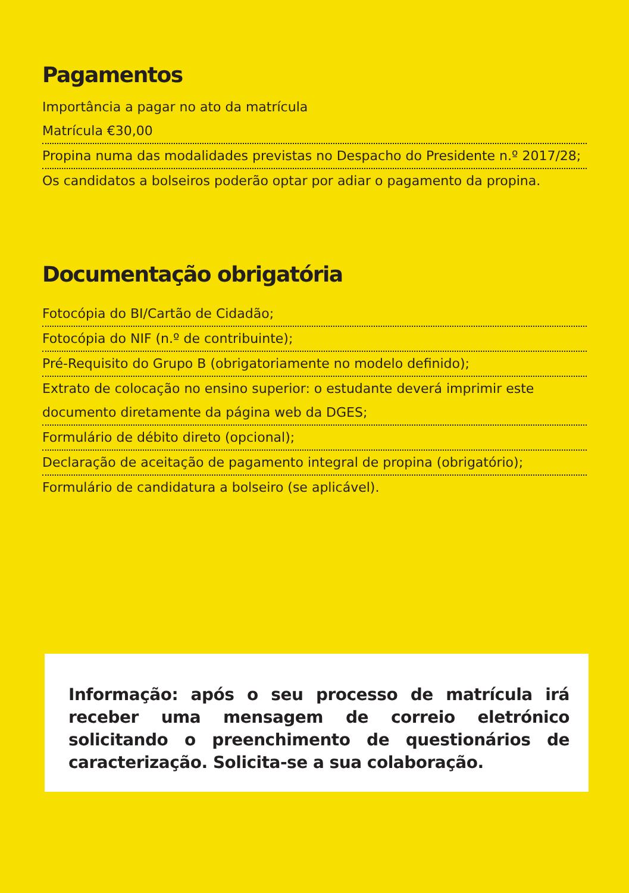Pagamentos
Importância a pagar no ato da matrícula
Matrícula €30,00
Propina numa das modalidades previstas no Despacho do Presidente n.º 2017/28;
Os candidatos a bolseiros poderão optar por adiar o pagamento da propina.
Documentação obrigatória
Fotocópia do BI/Cartão de Cidadão;
Fotocópia do NIF (n.º de contribuinte);
Pré-Requisito do Grupo B (obrigatoriamente no modelo definido);
Extrato de colocação no ensino superior: o estudante deverá imprimir este documento diretamente da página web da DGES;
Formulário de débito direto (opcional);
Declaração de aceitação de pagamento integral de propina (obrigatório);
Formulário de candidatura a bolseiro (se aplicável).
Informação: após o seu processo de matrícula irá receber uma mensagem de correio eletrónico solicitando o preenchimento de questionários de caracterização. Solicita-se a sua colaboração.